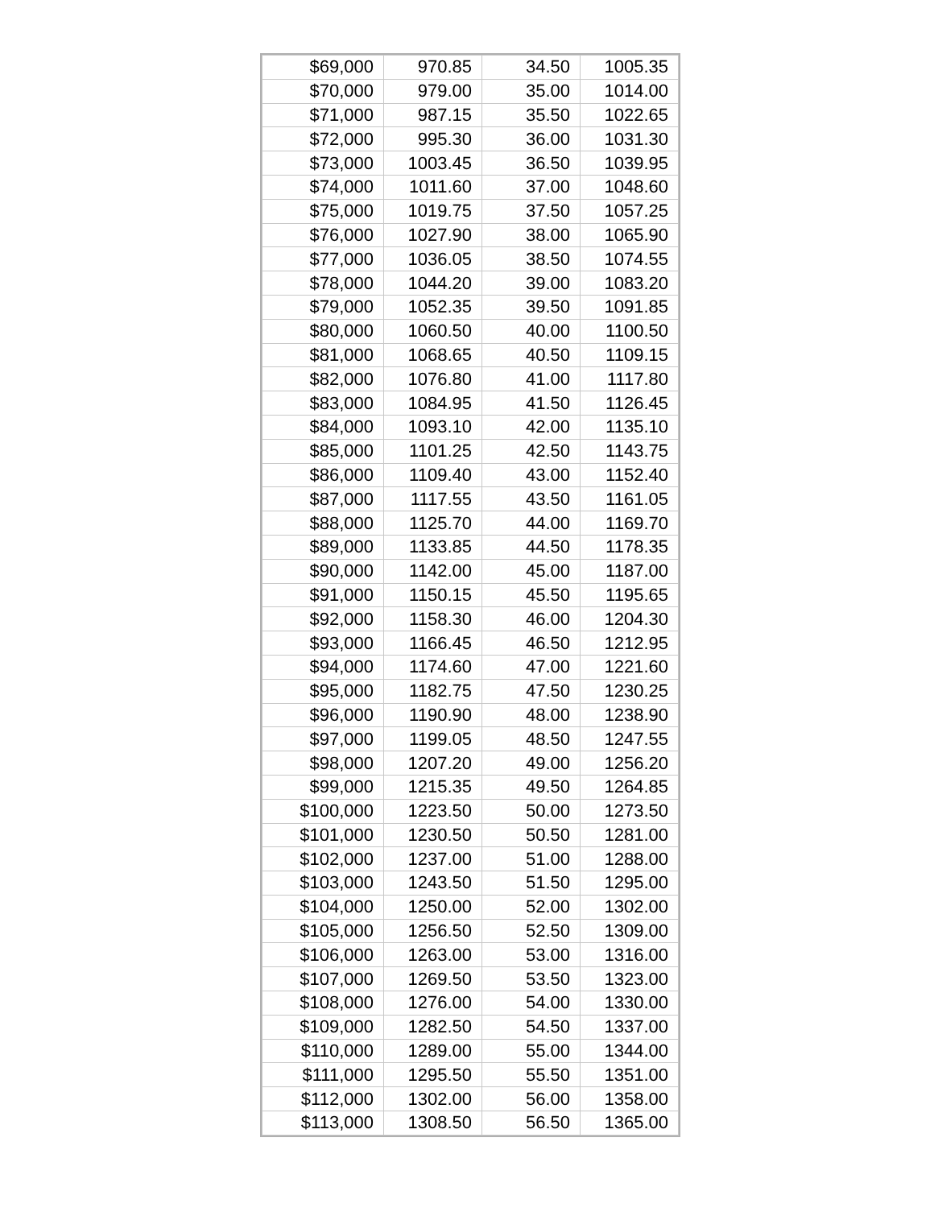| $69,000 | 970.85 | 34.50 | 1005.35 |
| $70,000 | 979.00 | 35.00 | 1014.00 |
| $71,000 | 987.15 | 35.50 | 1022.65 |
| $72,000 | 995.30 | 36.00 | 1031.30 |
| $73,000 | 1003.45 | 36.50 | 1039.95 |
| $74,000 | 1011.60 | 37.00 | 1048.60 |
| $75,000 | 1019.75 | 37.50 | 1057.25 |
| $76,000 | 1027.90 | 38.00 | 1065.90 |
| $77,000 | 1036.05 | 38.50 | 1074.55 |
| $78,000 | 1044.20 | 39.00 | 1083.20 |
| $79,000 | 1052.35 | 39.50 | 1091.85 |
| $80,000 | 1060.50 | 40.00 | 1100.50 |
| $81,000 | 1068.65 | 40.50 | 1109.15 |
| $82,000 | 1076.80 | 41.00 | 1117.80 |
| $83,000 | 1084.95 | 41.50 | 1126.45 |
| $84,000 | 1093.10 | 42.00 | 1135.10 |
| $85,000 | 1101.25 | 42.50 | 1143.75 |
| $86,000 | 1109.40 | 43.00 | 1152.40 |
| $87,000 | 1117.55 | 43.50 | 1161.05 |
| $88,000 | 1125.70 | 44.00 | 1169.70 |
| $89,000 | 1133.85 | 44.50 | 1178.35 |
| $90,000 | 1142.00 | 45.00 | 1187.00 |
| $91,000 | 1150.15 | 45.50 | 1195.65 |
| $92,000 | 1158.30 | 46.00 | 1204.30 |
| $93,000 | 1166.45 | 46.50 | 1212.95 |
| $94,000 | 1174.60 | 47.00 | 1221.60 |
| $95,000 | 1182.75 | 47.50 | 1230.25 |
| $96,000 | 1190.90 | 48.00 | 1238.90 |
| $97,000 | 1199.05 | 48.50 | 1247.55 |
| $98,000 | 1207.20 | 49.00 | 1256.20 |
| $99,000 | 1215.35 | 49.50 | 1264.85 |
| $100,000 | 1223.50 | 50.00 | 1273.50 |
| $101,000 | 1230.50 | 50.50 | 1281.00 |
| $102,000 | 1237.00 | 51.00 | 1288.00 |
| $103,000 | 1243.50 | 51.50 | 1295.00 |
| $104,000 | 1250.00 | 52.00 | 1302.00 |
| $105,000 | 1256.50 | 52.50 | 1309.00 |
| $106,000 | 1263.00 | 53.00 | 1316.00 |
| $107,000 | 1269.50 | 53.50 | 1323.00 |
| $108,000 | 1276.00 | 54.00 | 1330.00 |
| $109,000 | 1282.50 | 54.50 | 1337.00 |
| $110,000 | 1289.00 | 55.00 | 1344.00 |
| $111,000 | 1295.50 | 55.50 | 1351.00 |
| $112,000 | 1302.00 | 56.00 | 1358.00 |
| $113,000 | 1308.50 | 56.50 | 1365.00 |